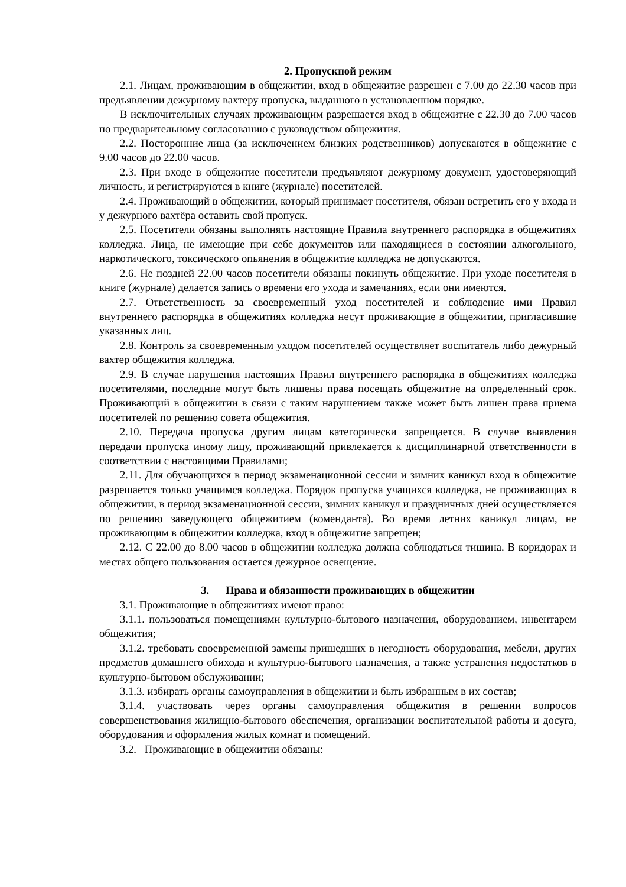2. Пропускной режим
2.1. Лицам, проживающим в общежитии, вход в общежитие разрешен с 7.00 до 22.30 часов при предъявлении дежурному вахтеру пропуска, выданного в установленном порядке.
В исключительных случаях проживающим разрешается вход в общежитие с 22.30 до 7.00 часов по предварительному согласованию с руководством общежития.
2.2. Посторонние лица (за исключением близких родственников) допускаются в общежитие с 9.00 часов до 22.00 часов.
2.3. При входе в общежитие посетители предъявляют дежурному документ, удостоверяющий личность, и регистрируются в книге (журнале) посетителей.
2.4. Проживающий в общежитии, который принимает посетителя, обязан встретить его у входа и у дежурного вахтёра оставить свой пропуск.
2.5. Посетители обязаны выполнять настоящие Правила внутреннего распорядка в общежитиях колледжа. Лица, не имеющие при себе документов или находящиеся в состоянии алкогольного, наркотического, токсического опьянения в общежитие колледжа не допускаются.
2.6. Не поздней 22.00 часов посетители обязаны покинуть общежитие. При уходе посетителя в книге (журнале) делается запись о времени его ухода и замечаниях, если они имеются.
2.7. Ответственность за своевременный уход посетителей и соблюдение ими Правил внутреннего распорядка в общежитиях колледжа несут проживающие в общежитии, пригласившие указанных лиц.
2.8. Контроль за своевременным уходом посетителей осуществляет воспитатель либо дежурный вахтер общежития колледжа.
2.9. В случае нарушения настоящих Правил внутреннего распорядка в общежитиях колледжа посетителями, последние могут быть лишены права посещать общежитие на определенный срок. Проживающий в общежитии в связи с таким нарушением также может быть лишен права приема посетителей по решению совета общежития.
2.10. Передача пропуска другим лицам категорически запрещается. В случае выявления передачи пропуска иному лицу, проживающий привлекается к дисциплинарной ответственности в соответствии с настоящими Правилами;
2.11. Для обучающихся в период экзаменационной сессии и зимних каникул вход в общежитие разрешается только учащимся колледжа. Порядок пропуска учащихся колледжа, не проживающих в общежитии, в период экзаменационной сессии, зимних каникул и праздничных дней осуществляется по решению заведующего общежитием (коменданта). Во время летних каникул лицам, не проживающим в общежитии колледжа, вход в общежитие запрещен;
2.12. С 22.00 до 8.00 часов в общежитии колледжа должна соблюдаться тишина. В коридорах и местах общего пользования остается дежурное освещение.
3. Права и обязанности проживающих в общежитии
3.1. Проживающие в общежитиях имеют право:
3.1.1. пользоваться помещениями культурно-бытового назначения, оборудованием, инвентарем общежития;
3.1.2. требовать своевременной замены пришедших в негодность оборудования, мебели, других предметов домашнего обихода и культурно-бытового назначения, а также устранения недостатков в культурно-бытовом обслуживании;
3.1.3. избирать органы самоуправления в общежитии и быть избранным в их состав;
3.1.4. участвовать через органы самоуправления общежития в решении вопросов совершенствования жилищно-бытового обеспечения, организации воспитательной работы и досуга, оборудования и оформления жилых комнат и помещений.
3.2. Проживающие в общежитии обязаны: